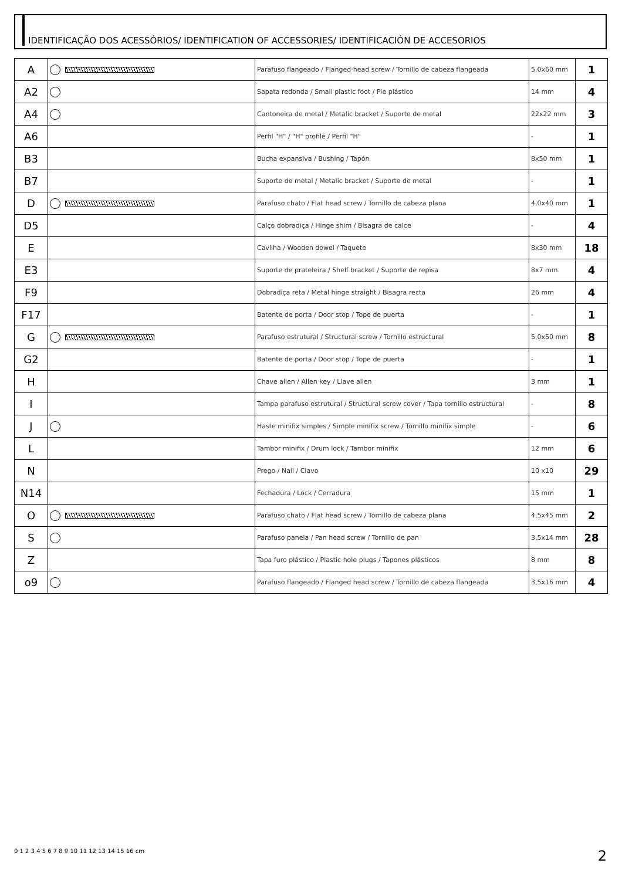IDENTIFICAÇÃO DOS ACESSÓRIOS/ IDENTIFICATION OF ACCESSORIES/ IDENTIFICACIÓN DE ACCESORIOS
| A | | Parafuso flangeado / Flanged head screw / Tornillo de cabeza flangeada | 5,0x60 mm | 1 |
| A2 | | Sapata redonda / Small plastic foot / Pie plástico | 14 mm | 4 |
| A4 | | Cantoneira de metal / Metalic bracket / Suporte de metal | 22x22 mm | 3 |
| A6 | | Perfil "H" / "H" profile / Perfil "H" | - | 1 |
| B3 | | Bucha expansiva / Bushing / Tapón | 8x50 mm | 1 |
| B7 | | Suporte de metal / Metalic bracket / Suporte de metal | - | 1 |
| D | | Parafuso chato / Flat head screw / Tornillo de cabeza plana | 4,0x40 mm | 1 |
| D5 | | Calço dobradiça / Hinge shim / Bisagra de calce | - | 4 |
| E | | Cavilha / Wooden dowel / Taquete | 8x30 mm | 18 |
| E3 | | Suporte de prateleira / Shelf bracket / Suporte de repisa | 8x7 mm | 4 |
| F9 | | Dobradiça reta / Metal hinge straight / Bisagra recta | 26 mm | 4 |
| F17 | | Batente de porta / Door stop / Tope de puerta | - | 1 |
| G | | Parafuso estrutural / Structural screw / Tornillo estructural | 5,0x50 mm | 8 |
| G2 | | Batente de porta / Door stop / Tope de puerta | - | 1 |
| H | | Chave allen / Allen key / Llave allen | 3 mm | 1 |
| I | | Tampa parafuso estrutural / Structural screw cover / Tapa tornillo estructural | - | 8 |
| J | | Haste minifix simples / Simple minifix screw / Tornillo minifix simple | - | 6 |
| L | | Tambor minifix / Drum lock / Tambor minifix | 12 mm | 6 |
| N | | Prego / Nail / Clavo | 10 x10 | 29 |
| N14 | | Fechadura / Lock / Cerradura | 15 mm | 1 |
| O | | Parafuso chato / Flat head screw / Tornillo de cabeza plana | 4,5x45 mm | 2 |
| S | | Parafuso panela / Pan head screw / Tornillo de pan | 3,5x14 mm | 28 |
| Z | | Tapa furo plástico / Plastic hole plugs / Tapones plásticos | 8 mm | 8 |
| o9 | | Parafuso flangeado / Flanged head screw / Tornillo de cabeza flangeada | 3,5x16 mm | 4 |
0 1 2 3 4 5 6 7 8 9 10 11 12 13 14 15 16 cm 2